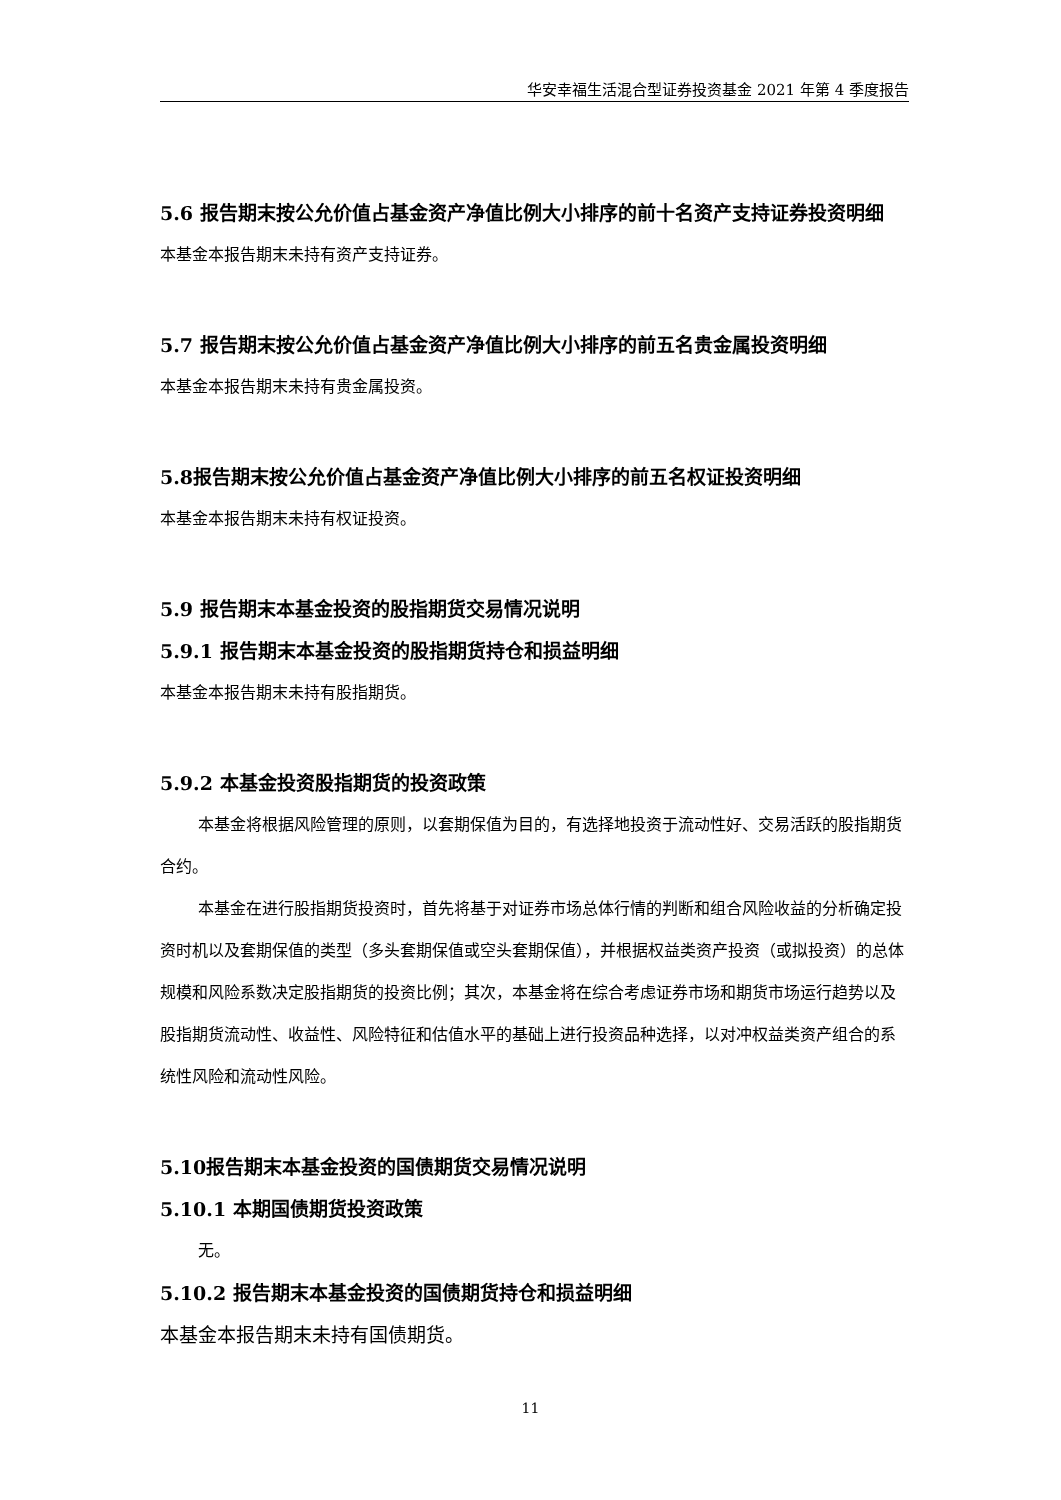华安幸福生活混合型证券投资基金 2021 年第 4 季度报告
5.6 报告期末按公允价值占基金资产净值比例大小排序的前十名资产支持证券投资明细
本基金本报告期末未持有资产支持证券。
5.7 报告期末按公允价值占基金资产净值比例大小排序的前五名贵金属投资明细
本基金本报告期末未持有贵金属投资。
5.8报告期末按公允价值占基金资产净值比例大小排序的前五名权证投资明细
本基金本报告期末未持有权证投资。
5.9 报告期末本基金投资的股指期货交易情况说明
5.9.1 报告期末本基金投资的股指期货持仓和损益明细
本基金本报告期末未持有股指期货。
5.9.2 本基金投资股指期货的投资政策
本基金将根据风险管理的原则，以套期保值为目的，有选择地投资于流动性好、交易活跃的股指期货合约。
本基金在进行股指期货投资时，首先将基于对证券市场总体行情的判断和组合风险收益的分析确定投资时机以及套期保值的类型（多头套期保值或空头套期保值），并根据权益类资产投资（或拟投资）的总体规模和风险系数决定股指期货的投资比例；其次，本基金将在综合考虑证券市场和期货市场运行趋势以及股指期货流动性、收益性、风险特征和估值水平的基础上进行投资品种选择，以对冲权益类资产组合的系统性风险和流动性风险。
5.10报告期末本基金投资的国债期货交易情况说明
5.10.1 本期国债期货投资政策
无。
5.10.2 报告期末本基金投资的国债期货持仓和损益明细
本基金本报告期末未持有国债期货。
11